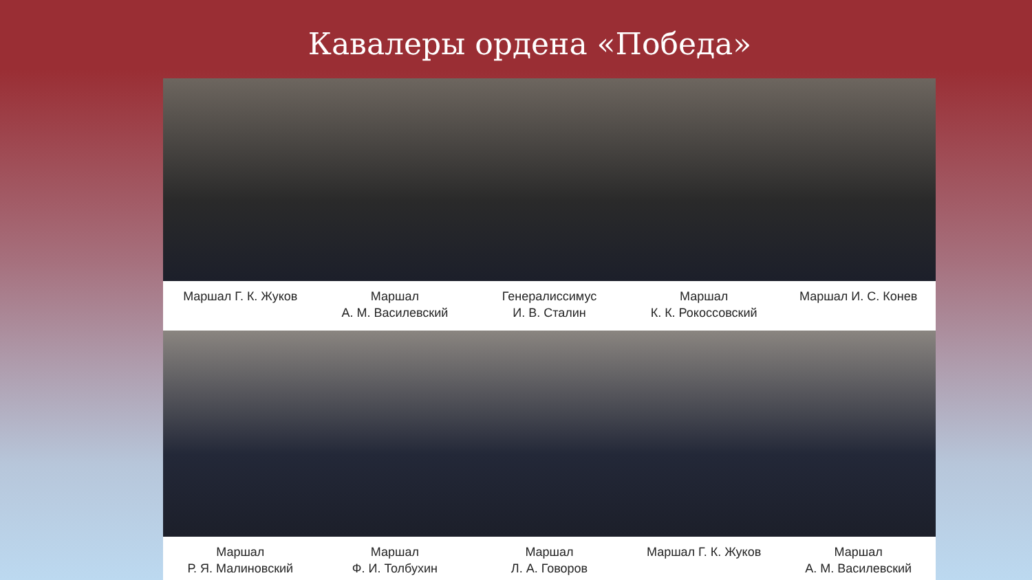Кавалеры ордена «Победа»
Маршал Г. К. Жуков Маршал
А. М. Василевский
Генералиссимус
И. В. Сталин
Маршал
К. К. Рокоссовский
Маршал И. С. Конев
Маршал
Р. Я. Малиновский
Маршал
Ф. И. Толбухин
Маршал
Л. А. Говоров
Маршал Г. К. Жуков Маршал
А. М. Василевский